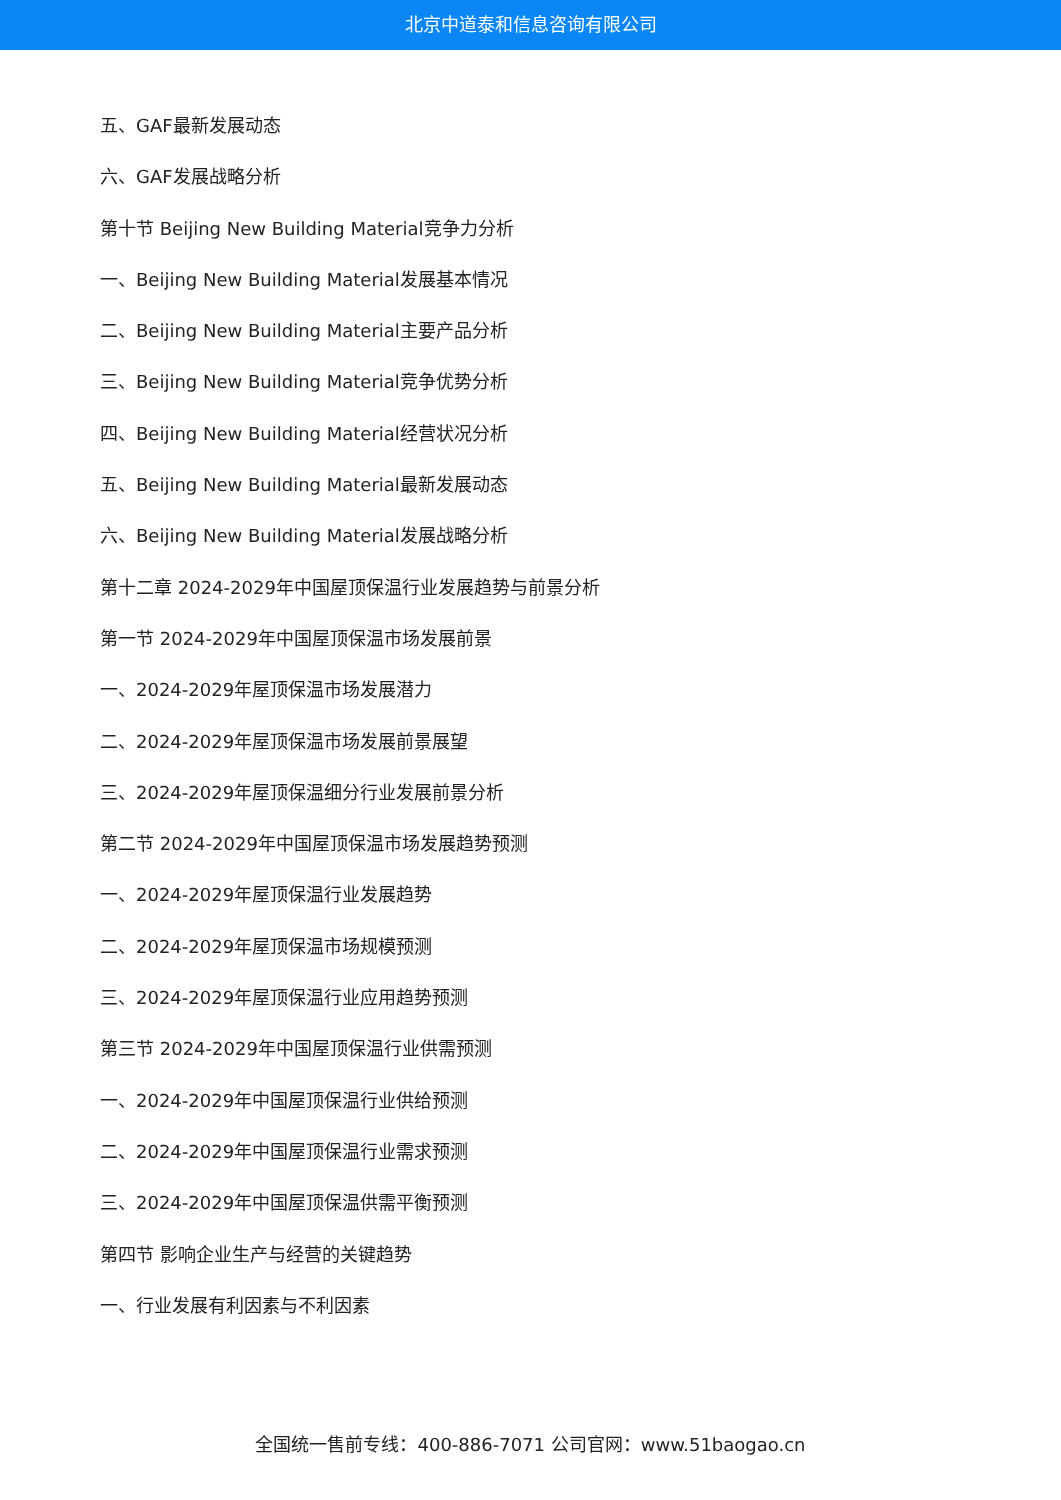北京中道泰和信息咨询有限公司
五、GAF最新发展动态
六、GAF发展战略分析
第十节 Beijing New Building Material竞争力分析
一、Beijing New Building Material发展基本情况
二、Beijing New Building Material主要产品分析
三、Beijing New Building Material竞争优势分析
四、Beijing New Building Material经营状况分析
五、Beijing New Building Material最新发展动态
六、Beijing New Building Material发展战略分析
第十二章 2024-2029年中国屋顶保温行业发展趋势与前景分析
第一节 2024-2029年中国屋顶保温市场发展前景
一、2024-2029年屋顶保温市场发展潜力
二、2024-2029年屋顶保温市场发展前景展望
三、2024-2029年屋顶保温细分行业发展前景分析
第二节 2024-2029年中国屋顶保温市场发展趋势预测
一、2024-2029年屋顶保温行业发展趋势
二、2024-2029年屋顶保温市场规模预测
三、2024-2029年屋顶保温行业应用趋势预测
第三节 2024-2029年中国屋顶保温行业供需预测
一、2024-2029年中国屋顶保温行业供给预测
二、2024-2029年中国屋顶保温行业需求预测
三、2024-2029年中国屋顶保温供需平衡预测
第四节 影响企业生产与经营的关键趋势
一、行业发展有利因素与不利因素
全国统一售前专线：400-886-7071 公司官网：www.51baogao.cn